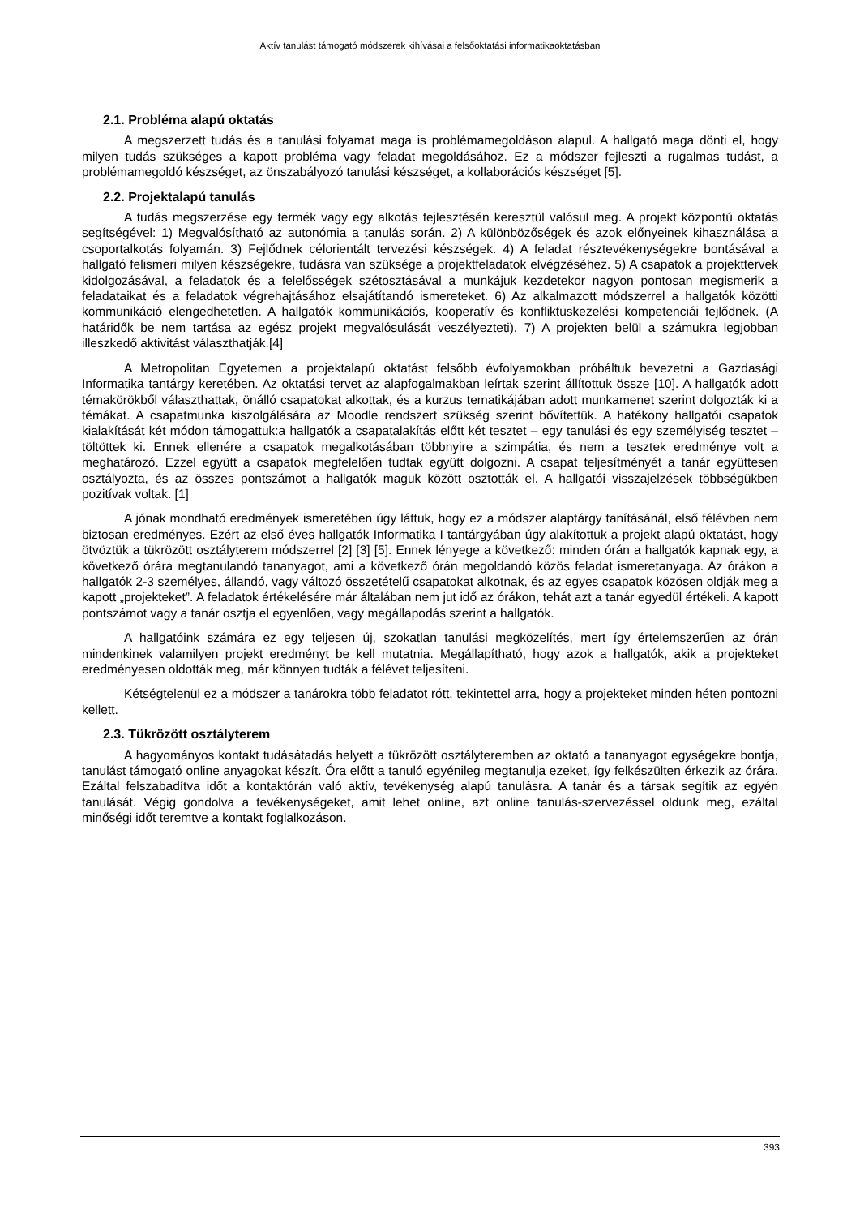Aktív tanulást támogató módszerek kihívásai a felsőoktatási informatikaoktatásban
2.1. Probléma alapú oktatás
A megszerzett tudás és a tanulási folyamat maga is problémamegoldáson alapul. A hallgató maga dönti el, hogy milyen tudás szükséges a kapott probléma vagy feladat megoldásához. Ez a módszer fejleszti a rugalmas tudást, a problémamegoldó készséget, az önszabályozó tanulási készséget, a kollaborációs készséget [5].
2.2. Projektalapú tanulás
A tudás megszerzése egy termék vagy egy alkotás fejlesztésén keresztül valósul meg. A projekt központú oktatás segítségével: 1) Megvalósítható az autonómia a tanulás során. 2) A különbözőségek és azok előnyeinek kihasználása a csoportalkotás folyamán. 3) Fejlődnek célorientált tervezési készségek. 4) A feladat résztevékenységekre bontásával a hallgató felismeri milyen készségekre, tudásra van szüksége a projektfeladatok elvégzéséhez. 5) A csapatok a projekttervek kidolgozásával, a feladatok és a felelősségek szétosztásával a munkájuk kezdetekor nagyon pontosan megismerik a feladataikat és a feladatok végrehajtásához elsajátítandó ismereteket. 6) Az alkalmazott módszerrel a hallgatók közötti kommunikáció elengedhetetlen. A hallgatók kommunikációs, kooperatív és konfliktuskezelési kompetenciái fejlődnek. (A határidők be nem tartása az egész projekt megvalósulását veszélyezteti). 7) A projekten belül a számukra legjobban illeszkedő aktivitást választhatják.[4]
A Metropolitan Egyetemen a projektalapú oktatást felsőbb évfolyamokban próbáltuk bevezetni a Gazdasági Informatika tantárgy keretében. Az oktatási tervet az alapfogalmakban leírtak szerint állítottuk össze [10]. A hallgatók adott témakörökből választhattak, önálló csapatokat alkottak, és a kurzus tematikájában adott munkamenet szerint dolgozták ki a témákat. A csapatmunka kiszolgálására az Moodle rendszert szükség szerint bővítettük. A hatékony hallgatói csapatok kialakítását két módon támogattuk:a hallgatók a csapatalakítás előtt két tesztet – egy tanulási és egy személyiség tesztet – töltöttek ki. Ennek ellenére a csapatok megalkotásában többnyire a szimpátia, és nem a tesztek eredménye volt a meghatározó. Ezzel együtt a csapatok megfelelően tudtak együtt dolgozni. A csapat teljesítményét a tanár együttesen osztályozta, és az összes pontszámot a hallgatók maguk között osztották el. A hallgatói visszajelzések többségükben pozitívak voltak. [1]
A jónak mondható eredmények ismeretében úgy láttuk, hogy ez a módszer alaptárgy tanításánál, első félévben nem biztosan eredményes. Ezért az első éves hallgatók Informatika I tantárgyában úgy alakítottuk a projekt alapú oktatást, hogy ötvöztük a tükrözött osztályterem módszerrel [2] [3] [5]. Ennek lényege a következő: minden órán a hallgatók kapnak egy, a következő órára megtanulandó tananyagot, ami a következő órán megoldandó közös feladat ismeretanyaga. Az órákon a hallgatók 2-3 személyes, állandó, vagy változó összetételű csapatokat alkotnak, és az egyes csapatok közösen oldják meg a kapott „projekteket”. A feladatok értékelésére már általában nem jut idő az órákon, tehát azt a tanár egyedül értékeli. A kapott pontszámot vagy a tanár osztja el egyenlően, vagy megállapodás szerint a hallgatók.
A hallgatóink számára ez egy teljesen új, szokatlan tanulási megközelítés, mert így értelemszerűen az órán mindenkinek valamilyen projekt eredményt be kell mutatnia. Megállapítható, hogy azok a hallgatók, akik a projekteket eredményesen oldották meg, már könnyen tudták a félévet teljesíteni.
Kétségtelenül ez a módszer a tanárokra több feladatot rótt, tekintettel arra, hogy a projekteket minden héten pontozni kellett.
2.3. Tükrözött osztályterem
A hagyományos kontakt tudásátadás helyett a tükrözött osztályteremben az oktató a tananyagot egységekre bontja, tanulást támogató online anyagokat készít. Óra előtt a tanuló egyénileg megtanulja ezeket, így felkészülten érkezik az órára. Ezáltal felszabadítva időt a kontaktórán való aktív, tevékenység alapú tanulásra. A tanár és a társak segítik az egyén tanulását. Végig gondolva a tevékenységeket, amit lehet online, azt online tanulás-szervezéssel oldunk meg, ezáltal minőségi időt teremtve a kontakt foglalkozáson.
393